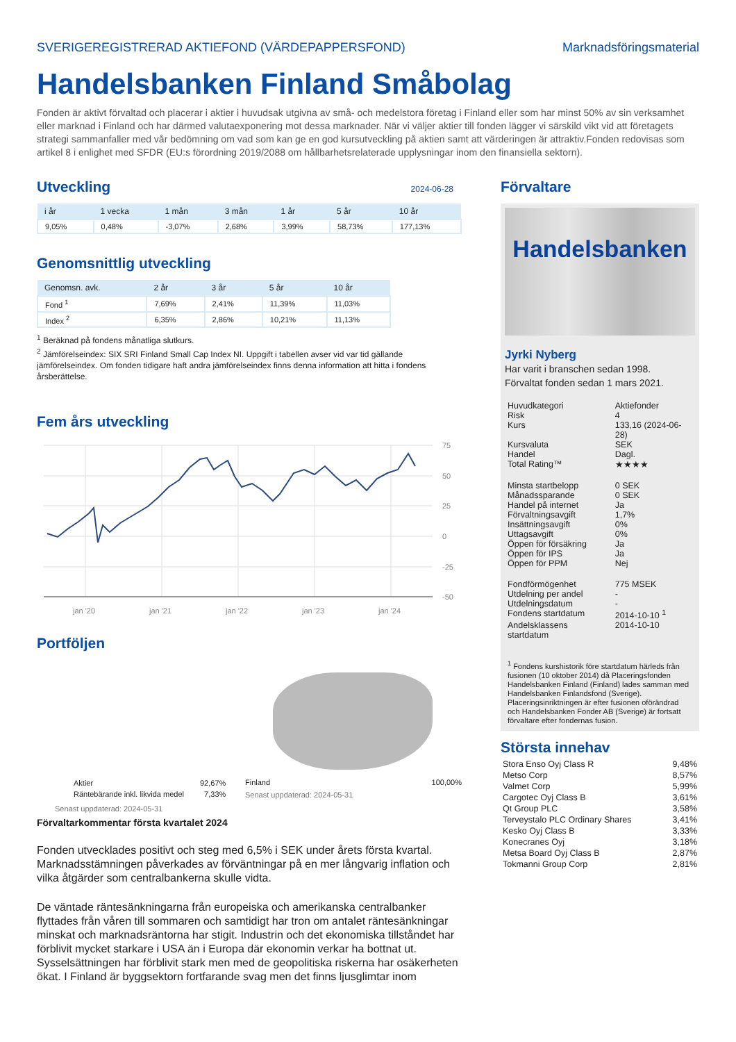SVERIGEREGISTRERAD AKTIEFOND (VÄRDEPAPPERSFOND) Marknadsföringsmaterial
Handelsbanken Finland Småbolag
Fonden är aktivt förvaltad och placerar i aktier i huvudsak utgivna av små- och medelstora företag i Finland eller som har minst 50% av sin verksamhet eller marknad i Finland och har därmed valutaexponering mot dessa marknader. När vi väljer aktier till fonden lägger vi särskild vikt vid att företagets strategi sammanfaller med vår bedömning om vad som kan ge en god kursutveckling på aktien samt att värderingen är attraktiv.Fonden redovisas som artikel 8 i enlighet med SFDR (EU:s förordning 2019/2088 om hållbarhetsrelaterade upplysningar inom den finansiella sektorn).
Utveckling
2024-06-28
| i år | 1 vecka | 1 mån | 3 mån | 1 år | 5 år | 10 år |
| --- | --- | --- | --- | --- | --- | --- |
| 9,05% | 0,48% | -3,07% | 2,68% | 3,99% | 58,73% | 177,13% |
Genomsnittlig utveckling
| Genomsn. avk. | 2 år | 3 år | 5 år | 10 år |
| --- | --- | --- | --- | --- |
| Fond <sup>1</sup> | 7,69% | 2,41% | 11,39% | 11,03% |
| Index <sup>2</sup> | 6,35% | 2,86% | 10,21% | 11,13% |
<sup>1</sup> Beräknad på fondens månatliga slutkurs.
<sup>2</sup> Jämförelseindex: SIX SRI Finland Small Cap Index NI. Uppgift i tabellen avser vid var tid gällande jämförelseindex. Om fonden tidigare haft andra jämförelseindex finns denna information att hitta i fondens årsberättelse.
Fem års utveckling
75
50
25
0
-25
-50
jan '20
jan '21
jan '22
jan '23
jan '24
Portföljen
| Aktier | 92,67% |
| Räntebärande inkl. likvida medel | 7,33% |
Senast uppdaterad: 2024-05-31
Finland 100,00%
Senast uppdaterad: 2024-05-31
Förvaltarkommentar första kvartalet 2024
Fonden utvecklades positivt och steg med 6,5% i SEK under årets första kvartal. Marknadsstämningen påverkades av förväntningar på en mer långvarig inflation och vilka åtgärder som centralbankerna skulle vidta.
De väntade räntesänkningarna från europeiska och amerikanska centralbanker flyttades från våren till sommaren och samtidigt har tron om antalet räntesänkningar minskat och marknadsräntorna har stigit. Industrin och det ekonomiska tillståndet har förblivit mycket starkare i USA än i Europa där ekonomin verkar ha bottnat ut. Sysselsättningen har förblivit stark men med de geopolitiska riskerna har osäkerheten ökat. I Finland är byggsektorn fortfarande svag men det finns ljusglimtar inom
Förvaltare
Handelsbanken
Jyrki Nyberg
Har varit i branschen sedan 1998.
Förvaltat fonden sedan 1 mars 2021.
| Huvudkategori | Aktiefonder |
| Risk | 4 |
| Kurs | 133,16 (2024-06-28) |
| Kursvaluta | SEK |
| Handel | Dagl. |
| Total Rating™ | ★★★★ |
| Minsta startbelopp | 0 SEK |
| Månadssparande | 0 SEK |
| Handel på internet | Ja |
| Förvaltningsavgift | 1,7% |
| Insättningsavgift | 0% |
| Uttagsavgift | 0% |
| Öppen för försäkring | Ja |
| Öppen för IPS | Ja |
| Öppen för PPM | Nej |
| Fondförmögenhet | 775 MSEK |
| Utdelning per andel | - |
| Utdelningsdatum | - |
| Fondens startdatum | 2014-10-10 <sup>1</sup> |
| Andelsklassens startdatum | 2014-10-10 |
<sup>1</sup> Fondens kurshistorik före startdatum härleds från fusionen (10 oktober 2014) då Placeringsfonden Handelsbanken Finland (Finland) lades samman med Handelsbanken Finlandsfond (Sverige). Placeringsinriktningen är efter fusionen oförändrad och Handelsbanken Fonder AB (Sverige) är fortsatt förvaltare efter fondernas fusion.
Största innehav
| Stora Enso Oyj Class R | 9,48% |
| Metso Corp | 8,57% |
| Valmet Corp | 5,99% |
| Cargotec Oyj Class B | 3,61% |
| Qt Group PLC | 3,58% |
| Terveystalo PLC Ordinary Shares | 3,41% |
| Kesko Oyj Class B | 3,33% |
| Konecranes Oyj | 3,18% |
| Metsa Board Oyj Class B | 2,87% |
| Tokmanni Group Corp | 2,81% |